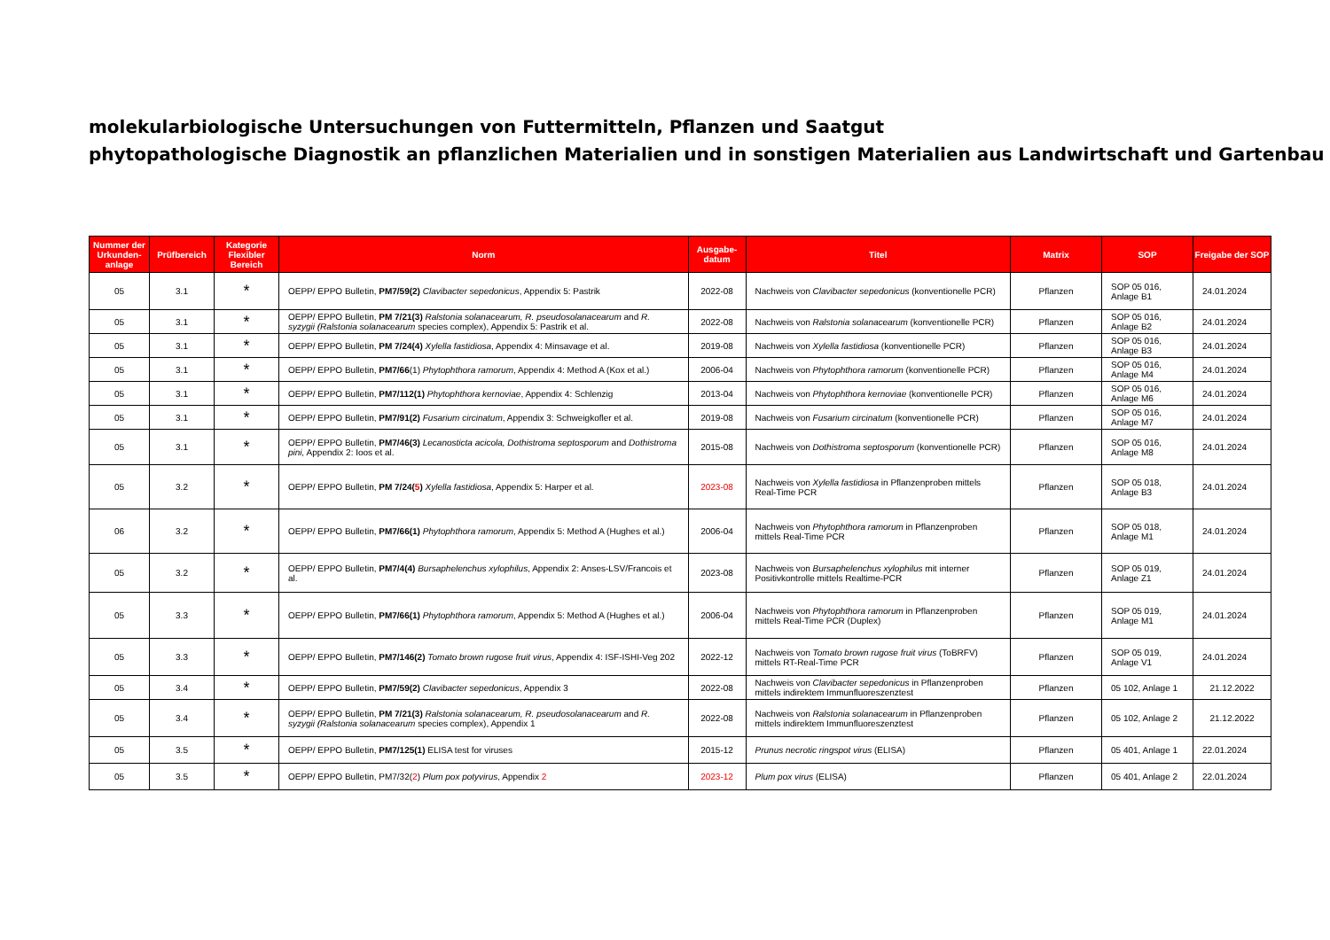molekularbiologische Untersuchungen von Futtermitteln, Pflanzen und Saatgut
phytopathologische Diagnostik an pflanzlichen Materialien und in sonstigen Materialien aus Landwirtschaft und Gartenbau
| Nummer der Urkunden-anlage | Prüfbereich | Kategorie Flexibler Bereich | Norm | Ausgabe-datum | Titel | Matrix | SOP | Freigabe der SOP |
| --- | --- | --- | --- | --- | --- | --- | --- | --- |
| 05 | 3.1 | * | OEPP/ EPPO Bulletin, PM7/59(2) Clavibacter sepedonicus , Appendix 5: Pastrik | 2022-08 | Nachweis von Clavibacter sepedonicus (konventionelle PCR) | Pflanzen | SOP 05 016, Anlage B1 | 24.01.2024 |
| 05 | 3.1 | * | OEPP/ EPPO Bulletin, PM 7/21(3) Ralstonia solanacearum, R. pseudosolanacearum and R. syzygii (Ralstonia solanacearum species complex), Appendix 5: Pastrik et al. | 2022-08 | Nachweis von Ralstonia solanacearum (konventionelle PCR) | Pflanzen | SOP 05 016, Anlage B2 | 24.01.2024 |
| 05 | 3.1 | * | OEPP/ EPPO Bulletin, PM 7/24(4) Xylella fastidiosa , Appendix 4: Minsavage et al. | 2019-08 | Nachweis von Xylella fastidiosa (konventionelle PCR) | Pflanzen | SOP 05 016, Anlage B3 | 24.01.2024 |
| 05 | 3.1 | * | OEPP/ EPPO Bulletin, PM7/66 (1) Phytophthora ramorum , Appendix 4: Method A (Kox et al.) | 2006-04 | Nachweis von Phytophthora ramorum (konventionelle PCR) | Pflanzen | SOP 05 016, Anlage M4 | 24.01.2024 |
| 05 | 3.1 | * | OEPP/ EPPO Bulletin, PM7/112(1) Phytophthora kernoviae , Appendix 4: Schlenzig | 2013-04 | Nachweis von Phytophthora kernoviae (konventionelle PCR) | Pflanzen | SOP 05 016, Anlage M6 | 24.01.2024 |
| 05 | 3.1 | * | OEPP/ EPPO Bulletin, PM7/91(2) Fusarium circinatum , Appendix 3: Schweigkofler et al. | 2019-08 | Nachweis von Fusarium circinatum (konventionelle PCR) | Pflanzen | SOP 05 016, Anlage M7 | 24.01.2024 |
| 05 | 3.1 | * | OEPP/ EPPO Bulletin, PM7/46(3) Lecanosticta acicola, Dothistroma septosporum and Dothistroma pini, Appendix 2: Ioos et al. | 2015-08 | Nachweis von Dothistroma septosporum (konventionelle PCR) | Pflanzen | SOP 05 016, Anlage M8 | 24.01.2024 |
| 05 | 3.2 | * | OEPP/ EPPO Bulletin, PM 7/24( 5 ) Xylella fastidiosa , Appendix 5: Harper et al. | 2023-08 | Nachweis von Xylella fastidiosa in Pflanzenproben mittels Real-Time PCR | Pflanzen | SOP 05 018, Anlage B3 | 24.01.2024 |
| 06 | 3.2 | * | OEPP/ EPPO Bulletin, PM7/66(1) Phytophthora ramorum , Appendix 5: Method A (Hughes et al.) | 2006-04 | Nachweis von Phytophthora ramorum in Pflanzenproben mittels Real-Time PCR | Pflanzen | SOP 05 018, Anlage M1 | 24.01.2024 |
| 05 | 3.2 | * | OEPP/ EPPO Bulletin, PM7/4(4) Bursaphelenchus xylophilus , Appendix 2: Anses-LSV/Francois et al. | 2023-08 | Nachweis von Bursaphelenchus xylophilus mit interner Positivkontrolle mittels Realtime-PCR | Pflanzen | SOP 05 019, Anlage Z1 | 24.01.2024 |
| 05 | 3.3 | * | OEPP/ EPPO Bulletin, PM7/66(1) Phytophthora ramorum , Appendix 5: Method A (Hughes et al.) | 2006-04 | Nachweis von Phytophthora ramorum in Pflanzenproben mittels Real-Time PCR (Duplex) | Pflanzen | SOP 05 019, Anlage M1 | 24.01.2024 |
| 05 | 3.3 | * | OEPP/ EPPO Bulletin, PM7/146(2) Tomato brown rugose fruit virus , Appendix 4: ISF-ISHI-Veg 202 | 2022-12 | Nachweis von Tomato brown rugose fruit virus (ToBRFV) mittels RT-Real-Time PCR | Pflanzen | SOP 05 019, Anlage V1 | 24.01.2024 |
| 05 | 3.4 | * | OEPP/ EPPO Bulletin, PM7/59(2) Clavibacter sepedonicus , Appendix 3 | 2022-08 | Nachweis von Clavibacter sepedonicus in Pflanzenproben mittels indirektem Immunfluoreszenztest | Pflanzen | 05 102, Anlage 1 | 21.12.2022 |
| 05 | 3.4 | * | OEPP/ EPPO Bulletin, PM 7/21(3) Ralstonia solanacearum, R. pseudosolanacearum and R. syzygii (Ralstonia solanacearum species complex), Appendix 1 | 2022-08 | Nachweis von Ralstonia solanacearum in Pflanzenproben mittels indirektem Immunfluoreszenztest | Pflanzen | 05 102, Anlage 2 | 21.12.2022 |
| 05 | 3.5 | * | OEPP/ EPPO Bulletin, PM7/125(1) ELISA test for viruses | 2015-12 | Prunus necrotic ringspot virus (ELISA) | Pflanzen | 05 401, Anlage 1 | 22.01.2024 |
| 05 | 3.5 | * | OEPP/ EPPO Bulletin, PM7/32( 2 ) Plum pox potyvirus , Appendix 2 | 2023-12 | Plum pox virus (ELISA) | Pflanzen | 05 401, Anlage 2 | 22.01.2024 |